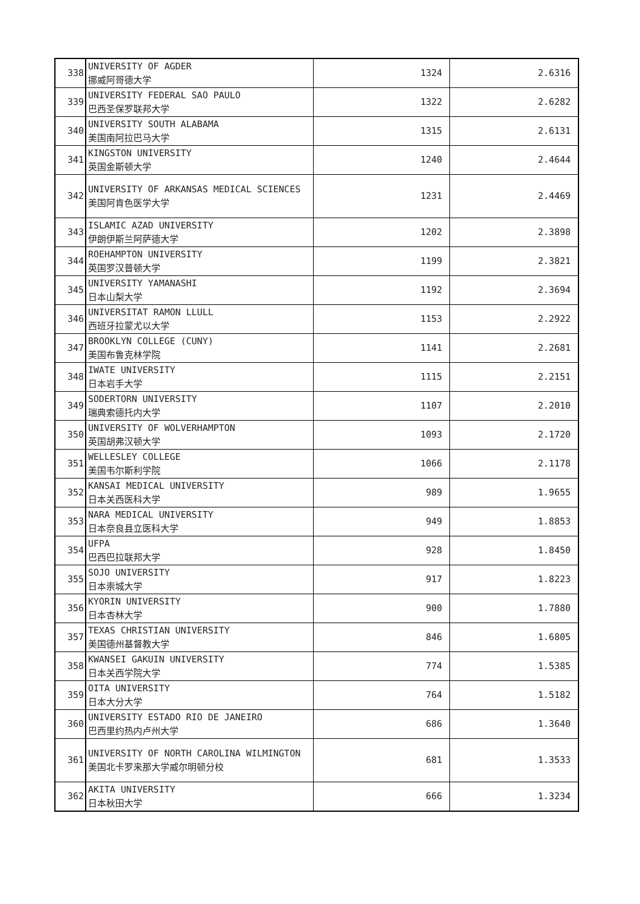| 338 | UNIVERSITY OF AGDER 挪威阿哥德大学 | 1324 | 2.6316 |
| 339 | UNIVERSITY FEDERAL SAO PAULO 巴西圣保罗联邦大学 | 1322 | 2.6282 |
| 340 | UNIVERSITY SOUTH ALABAMA 美国南阿拉巴马大学 | 1315 | 2.6131 |
| 341 | KINGSTON UNIVERSITY 英国金斯顿大学 | 1240 | 2.4644 |
| 342 | UNIVERSITY OF ARKANSAS MEDICAL SCIENCES 美国阿肯色医学大学 | 1231 | 2.4469 |
| 343 | ISLAMIC AZAD UNIVERSITY 伊朗伊斯兰阿萨德大学 | 1202 | 2.3898 |
| 344 | ROEHAMPTON UNIVERSITY 英国罗汉普顿大学 | 1199 | 2.3821 |
| 345 | UNIVERSITY YAMANASHI 日本山梨大学 | 1192 | 2.3694 |
| 346 | UNIVERSITAT RAMON LLULL 西班牙拉蒙尤以大学 | 1153 | 2.2922 |
| 347 | BROOKLYN COLLEGE (CUNY) 美国布鲁克林学院 | 1141 | 2.2681 |
| 348 | IWATE UNIVERSITY 日本岩手大学 | 1115 | 2.2151 |
| 349 | SODERTORN UNIVERSITY 瑞典索德托内大学 | 1107 | 2.2010 |
| 350 | UNIVERSITY OF WOLVERHAMPTON 英国胡弗汉顿大学 | 1093 | 2.1720 |
| 351 | WELLESLEY COLLEGE 美国韦尔斯利学院 | 1066 | 2.1178 |
| 352 | KANSAI MEDICAL UNIVERSITY 日本关西医科大学 | 989 | 1.9655 |
| 353 | NARA MEDICAL UNIVERSITY 日本奈良县立医科大学 | 949 | 1.8853 |
| 354 | UFPA 巴西巴拉联邦大学 | 928 | 1.8450 |
| 355 | SOJO UNIVERSITY 日本崇城大学 | 917 | 1.8223 |
| 356 | KYORIN UNIVERSITY 日本杏林大学 | 900 | 1.7880 |
| 357 | TEXAS CHRISTIAN UNIVERSITY 美国德州基督教大学 | 846 | 1.6805 |
| 358 | KWANSEI GAKUIN UNIVERSITY 日本关西学院大学 | 774 | 1.5385 |
| 359 | OITA UNIVERSITY 日本大分大学 | 764 | 1.5182 |
| 360 | UNIVERSITY ESTADO RIO DE JANEIRO 巴西里约热内卢州大学 | 686 | 1.3640 |
| 361 | UNIVERSITY OF NORTH CAROLINA WILMINGTON 美国北卡罗来那大学威尔明顿分校 | 681 | 1.3533 |
| 362 | AKITA UNIVERSITY 日本秋田大学 | 666 | 1.3234 |